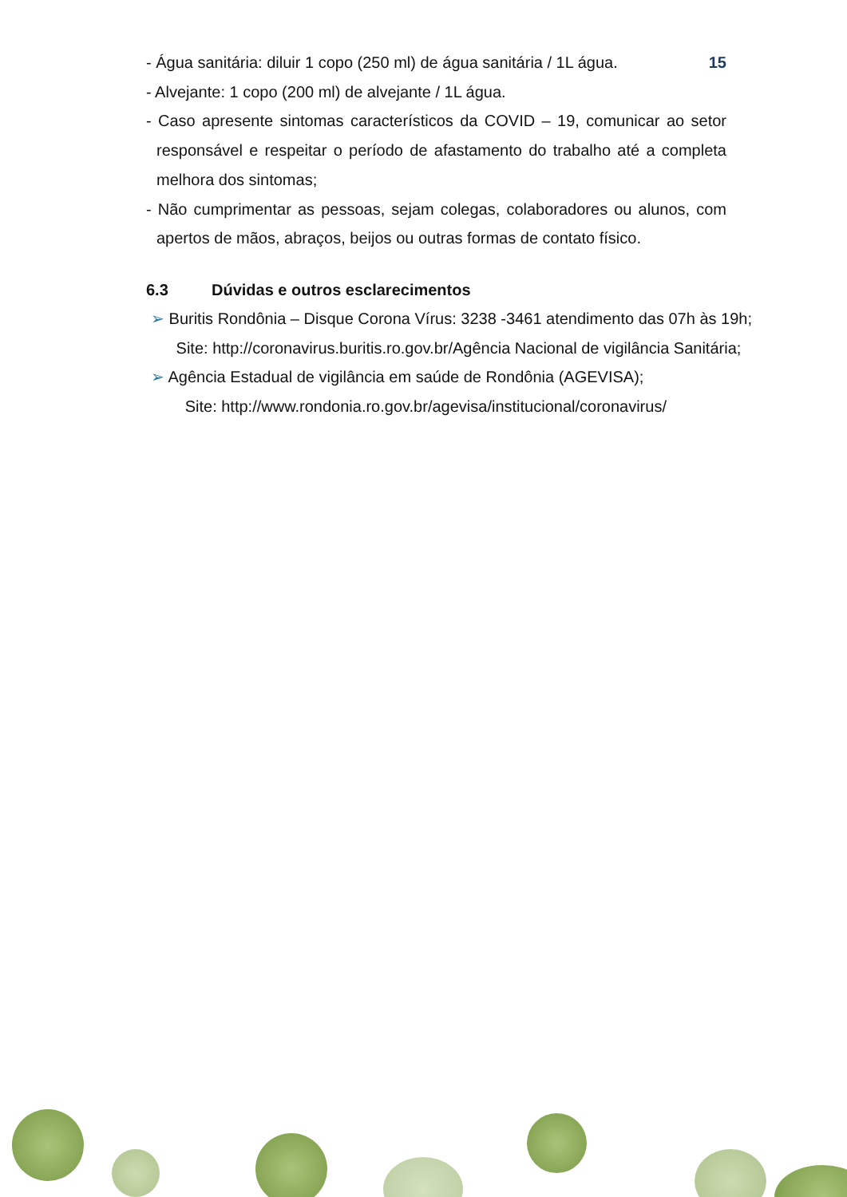15 - Água sanitária: diluir 1 copo (250 ml) de água sanitária / 1L água.
- Alvejante: 1 copo (200 ml) de alvejante / 1L água.
- Caso apresente sintomas característicos da COVID – 19, comunicar ao setor responsável e respeitar o período de afastamento do trabalho até a completa melhora dos sintomas;
- Não cumprimentar as pessoas, sejam colegas, colaboradores ou alunos, com apertos de mãos, abraços, beijos ou outras formas de contato físico.
6.3 Dúvidas e outros esclarecimentos
➢ Buritis Rondônia – Disque Corona Vírus: 3238 -3461 atendimento das 07h às 19h;
Site: http://coronavirus.buritis.ro.gov.br/Agência Nacional de vigilância Sanitária;
➢ Agência Estadual de vigilância em saúde de Rondônia (AGEVISA);
Site: http://www.rondonia.ro.gov.br/agevisa/institucional/coronavirus/